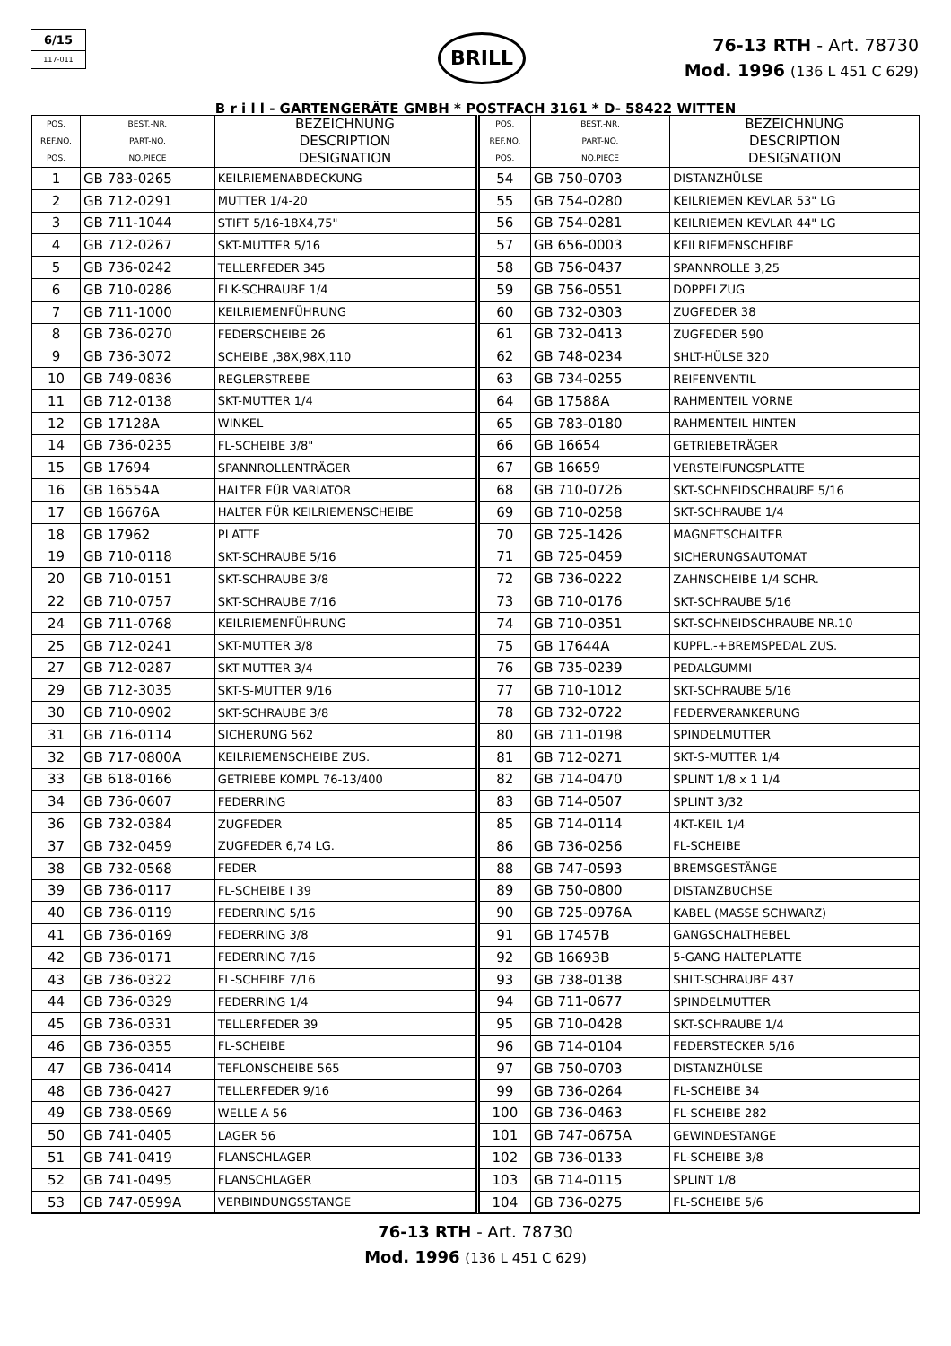6/15
117-011
BRILL
76-13 RTH - Art. 78730
Mod. 1996 (136 L 451 C 629)
B r i l l - GARTENGERÄTE GMBH * POSTFACH 3161 * D- 58422 WITTEN
| POS. REF.NO. POS. | BEST.-NR. PART-NO. NO.PIECE | BEZEICHNUNG DESCRIPTION DESIGNATION |
| --- | --- | --- |
| 1 | GB 783-0265 | KEILRIEMENABDECKUNG |
| 2 | GB 712-0291 | MUTTER 1/4-20 |
| 3 | GB 711-1044 | STIFT 5/16-18X4,75" |
| 4 | GB 712-0267 | SKT-MUTTER 5/16 |
| 5 | GB 736-0242 | TELLERFEDER 345 |
| 6 | GB 710-0286 | FLK-SCHRAUBE 1/4 |
| 7 | GB 711-1000 | KEILRIEMENFÜHRUNG |
| 8 | GB 736-0270 | FEDERSCHEIBE 26 |
| 9 | GB 736-3072 | SCHEIBE ,38X,98X,110 |
| 10 | GB 749-0836 | REGLERSTREBE |
| 11 | GB 712-0138 | SKT-MUTTER 1/4 |
| 12 | GB 17128A | WINKEL |
| 14 | GB 736-0235 | FL-SCHEIBE 3/8" |
| 15 | GB 17694 | SPANNROLLENTRÄGER |
| 16 | GB 16554A | HALTER FÜR VARIATOR |
| 17 | GB 16676A | HALTER FÜR KEILRIEMENSCHEIBE |
| 18 | GB 17962 | PLATTE |
| 19 | GB 710-0118 | SKT-SCHRAUBE 5/16 |
| 20 | GB 710-0151 | SKT-SCHRAUBE 3/8 |
| 22 | GB 710-0757 | SKT-SCHRAUBE 7/16 |
| 24 | GB 711-0768 | KEILRIEMENFÜHRUNG |
| 25 | GB 712-0241 | SKT-MUTTER 3/8 |
| 27 | GB 712-0287 | SKT-MUTTER 3/4 |
| 29 | GB 712-3035 | SKT-S-MUTTER 9/16 |
| 30 | GB 710-0902 | SKT-SCHRAUBE 3/8 |
| 31 | GB 716-0114 | SICHERUNG 562 |
| 32 | GB 717-0800A | KEILRIEMENSCHEIBE ZUS. |
| 33 | GB 618-0166 | GETRIEBE KOMPL 76-13/400 |
| 34 | GB 736-0607 | FEDERRING |
| 36 | GB 732-0384 | ZUGFEDER |
| 37 | GB 732-0459 | ZUGFEDER 6,74 LG. |
| 38 | GB 732-0568 | FEDER |
| 39 | GB 736-0117 | FL-SCHEIBE I 39 |
| 40 | GB 736-0119 | FEDERRING 5/16 |
| 41 | GB 736-0169 | FEDERRING 3/8 |
| 42 | GB 736-0171 | FEDERRING 7/16 |
| 43 | GB 736-0322 | FL-SCHEIBE 7/16 |
| 44 | GB 736-0329 | FEDERRING 1/4 |
| 45 | GB 736-0331 | TELLERFEDER 39 |
| 46 | GB 736-0355 | FL-SCHEIBE |
| 47 | GB 736-0414 | TEFLONSCHEIBE 565 |
| 48 | GB 736-0427 | TELLERFEDER 9/16 |
| 49 | GB 738-0569 | WELLE A 56 |
| 50 | GB 741-0405 | LAGER 56 |
| 51 | GB 741-0419 | FLANSCHLAGER |
| 52 | GB 741-0495 | FLANSCHLAGER |
| 53 | GB 747-0599A | VERBINDUNGSSTANGE |
| POS. REF.NO. POS. | BEST.-NR. PART-NO. NO.PIECE | BEZEICHNUNG DESCRIPTION DESIGNATION |
| --- | --- | --- |
| 54 | GB 750-0703 | DISTANZHÜLSE |
| 55 | GB 754-0280 | KEILRIEMEN KEVLAR 53" LG |
| 56 | GB 754-0281 | KEILRIEMEN KEVLAR 44" LG |
| 57 | GB 656-0003 | KEILRIEMENSCHEIBE |
| 58 | GB 756-0437 | SPANNROLLE 3,25 |
| 59 | GB 756-0551 | DOPPELZUG |
| 60 | GB 732-0303 | ZUGFEDER 38 |
| 61 | GB 732-0413 | ZUGFEDER 590 |
| 62 | GB 748-0234 | SHLT-HÜLSE 320 |
| 63 | GB 734-0255 | REIFENVENTIL |
| 64 | GB 17588A | RAHMENTEIL VORNE |
| 65 | GB 783-0180 | RAHMENTEIL HINTEN |
| 66 | GB 16654 | GETRIEBETRÄGER |
| 67 | GB 16659 | VERSTEIFUNGSPLATTE |
| 68 | GB 710-0726 | SKT-SCHNEIDSCHRAUBE 5/16 |
| 69 | GB 710-0258 | SKT-SCHRAUBE 1/4 |
| 70 | GB 725-1426 | MAGNETSCHALTER |
| 71 | GB 725-0459 | SICHERUNGSAUTOMAT |
| 72 | GB 736-0222 | ZAHNSCHEIBE 1/4 SCHR. |
| 73 | GB 710-0176 | SKT-SCHRAUBE 5/16 |
| 74 | GB 710-0351 | SKT-SCHNEIDSCHRAUBE NR.10 |
| 75 | GB 17644A | KUPPL.-+BREMSPEDAL ZUS. |
| 76 | GB 735-0239 | PEDALGUMMI |
| 77 | GB 710-1012 | SKT-SCHRAUBE 5/16 |
| 78 | GB 732-0722 | FEDERVERANKERUNG |
| 80 | GB 711-0198 | SPINDELMUTTER |
| 81 | GB 712-0271 | SKT-S-MUTTER 1/4 |
| 82 | GB 714-0470 | SPLINT 1/8 x 1 1/4 |
| 83 | GB 714-0507 | SPLINT 3/32 |
| 85 | GB 714-0114 | 4KT-KEIL 1/4 |
| 86 | GB 736-0256 | FL-SCHEIBE |
| 88 | GB 747-0593 | BREMSGESTÄNGE |
| 89 | GB 750-0800 | DISTANZBUCHSE |
| 90 | GB 725-0976A | KABEL (MASSE SCHWARZ) |
| 91 | GB 17457B | GANGSCHALTHEBEL |
| 92 | GB 16693B | 5-GANG HALTEPLATTE |
| 93 | GB 738-0138 | SHLT-SCHRAUBE 437 |
| 94 | GB 711-0677 | SPINDELMUTTER |
| 95 | GB 710-0428 | SKT-SCHRAUBE 1/4 |
| 96 | GB 714-0104 | FEDERSTECKER 5/16 |
| 97 | GB 750-0703 | DISTANZHÜLSE |
| 99 | GB 736-0264 | FL-SCHEIBE 34 |
| 100 | GB 736-0463 | FL-SCHEIBE 282 |
| 101 | GB 747-0675A | GEWINDESTANGE |
| 102 | GB 736-0133 | FL-SCHEIBE 3/8 |
| 103 | GB 714-0115 | SPLINT 1/8 |
| 104 | GB 736-0275 | FL-SCHEIBE 5/6 |
76-13 RTH - Art. 78730
Mod. 1996 (136 L 451 C 629)